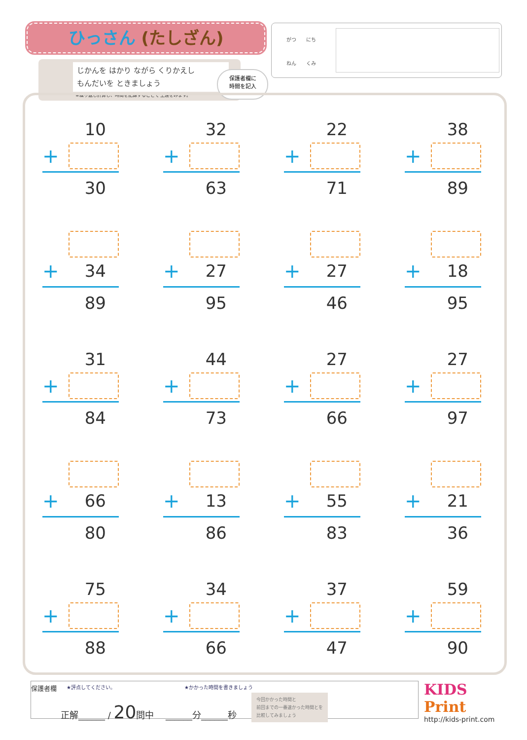ひっさん (たしざん)
じかんを はかり ながら くりかえし
もんだいを ときましょう
※繰り返し計算し、時間を記録することで 上達をみます。
保護者欄に
時間を記入
　　がつ　　にち
　　ねん　　くみ
10
+
30
32
+
63
22
+
71
38
+
89
+ 34
89
+ 27
95
+ 27
46
+ 18
95
31
+
84
44
+
73
27
+
66
27
+
97
+ 66
80
+ 13
86
+ 55
83
+ 21
36
75
+
88
34
+
66
37
+
47
59
+
90
保護者欄 ★評点してください。 ★かかった時間を書きましょう
正解______ / 20問中 　______分______秒 今回かかった時間と
前回までの一番速かった時間とを
比較してみましょう
KIDS
Print
http://kids-print.com